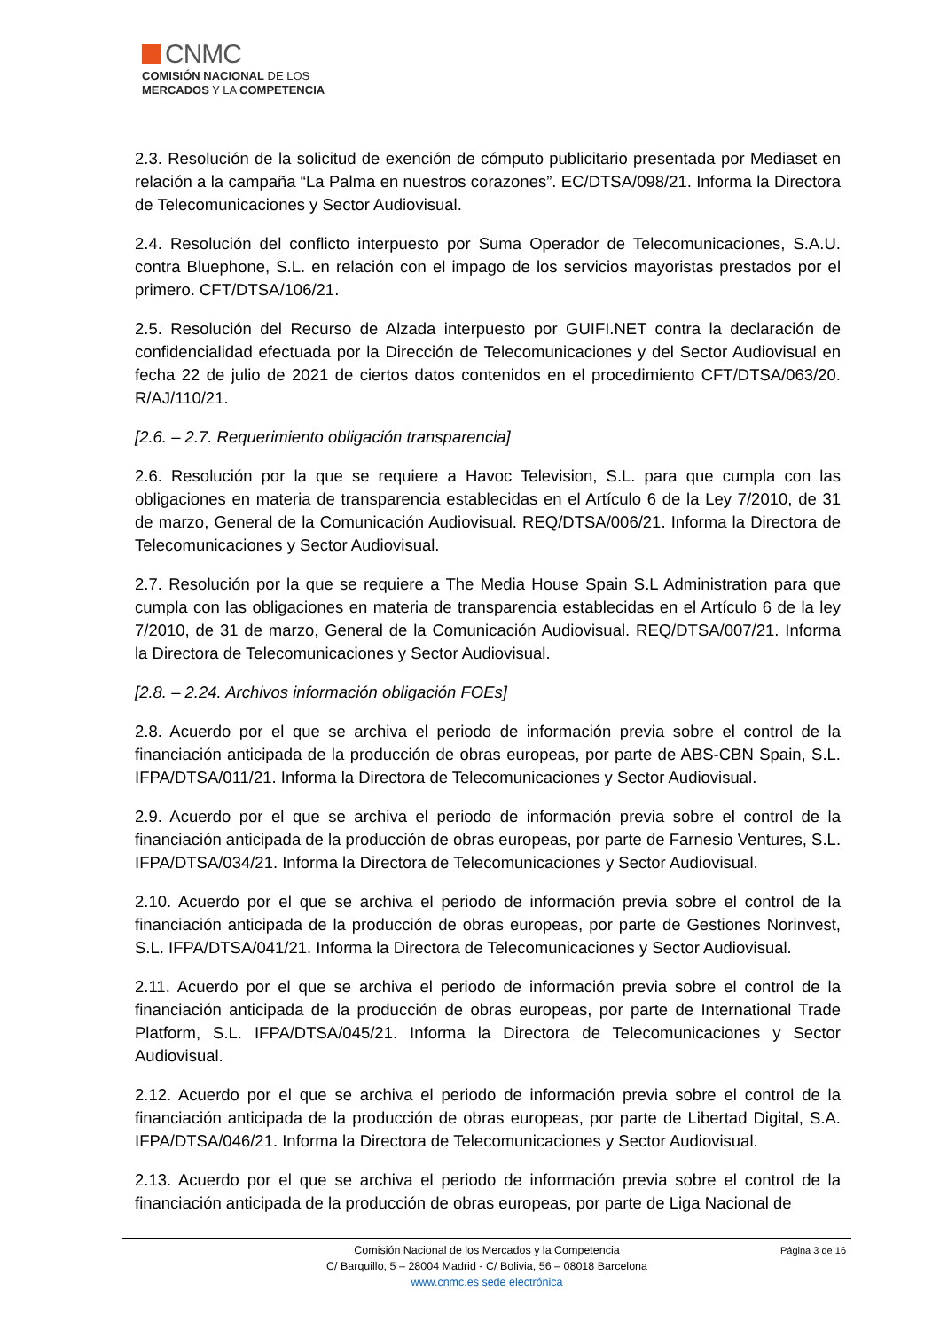CNMC
COMISIÓN NACIONAL DE LOS
MERCADOS Y LA COMPETENCIA
2.3. Resolución de la solicitud de exención de cómputo publicitario presentada por Mediaset en relación a la campaña “La Palma en nuestros corazones”. EC/DTSA/098/21. Informa la Directora de Telecomunicaciones y Sector Audiovisual.
2.4. Resolución del conflicto interpuesto por Suma Operador de Telecomunicaciones, S.A.U. contra Bluephone, S.L. en relación con el impago de los servicios mayoristas prestados por el primero. CFT/DTSA/106/21.
2.5. Resolución del Recurso de Alzada interpuesto por GUIFI.NET contra la declaración de confidencialidad efectuada por la Dirección de Telecomunicaciones y del Sector Audiovisual en fecha 22 de julio de 2021 de ciertos datos contenidos en el procedimiento CFT/DTSA/063/20. R/AJ/110/21.
[2.6. – 2.7. Requerimiento obligación transparencia]
2.6. Resolución por la que se requiere a Havoc Television, S.L. para que cumpla con las obligaciones en materia de transparencia establecidas en el Artículo 6 de la Ley 7/2010, de 31 de marzo, General de la Comunicación Audiovisual. REQ/DTSA/006/21. Informa la Directora de Telecomunicaciones y Sector Audiovisual.
2.7. Resolución por la que se requiere a The Media House Spain S.L Administration para que cumpla con las obligaciones en materia de transparencia establecidas en el Artículo 6 de la ley 7/2010, de 31 de marzo, General de la Comunicación Audiovisual. REQ/DTSA/007/21. Informa la Directora de Telecomunicaciones y Sector Audiovisual.
[2.8. – 2.24. Archivos información obligación FOEs]
2.8. Acuerdo por el que se archiva el periodo de información previa sobre el control de la financiación anticipada de la producción de obras europeas, por parte de ABS-CBN Spain, S.L. IFPA/DTSA/011/21. Informa la Directora de Telecomunicaciones y Sector Audiovisual.
2.9. Acuerdo por el que se archiva el periodo de información previa sobre el control de la financiación anticipada de la producción de obras europeas, por parte de Farnesio Ventures, S.L. IFPA/DTSA/034/21. Informa la Directora de Telecomunicaciones y Sector Audiovisual.
2.10. Acuerdo por el que se archiva el periodo de información previa sobre el control de la financiación anticipada de la producción de obras europeas, por parte de Gestiones Norinvest, S.L. IFPA/DTSA/041/21. Informa la Directora de Telecomunicaciones y Sector Audiovisual.
2.11. Acuerdo por el que se archiva el periodo de información previa sobre el control de la financiación anticipada de la producción de obras europeas, por parte de International Trade Platform, S.L. IFPA/DTSA/045/21. Informa la Directora de Telecomunicaciones y Sector Audiovisual.
2.12. Acuerdo por el que se archiva el periodo de información previa sobre el control de la financiación anticipada de la producción de obras europeas, por parte de Libertad Digital, S.A. IFPA/DTSA/046/21. Informa la Directora de Telecomunicaciones y Sector Audiovisual.
2.13. Acuerdo por el que se archiva el periodo de información previa sobre el control de la financiación anticipada de la producción de obras europeas, por parte de Liga Nacional de
Página 3 de 16 Comisión Nacional de los Mercados y la Competencia
C/ Barquillo, 5 – 28004 Madrid - C/ Bolivia, 56 – 08018 Barcelona
www.cnmc.es sede electrónica